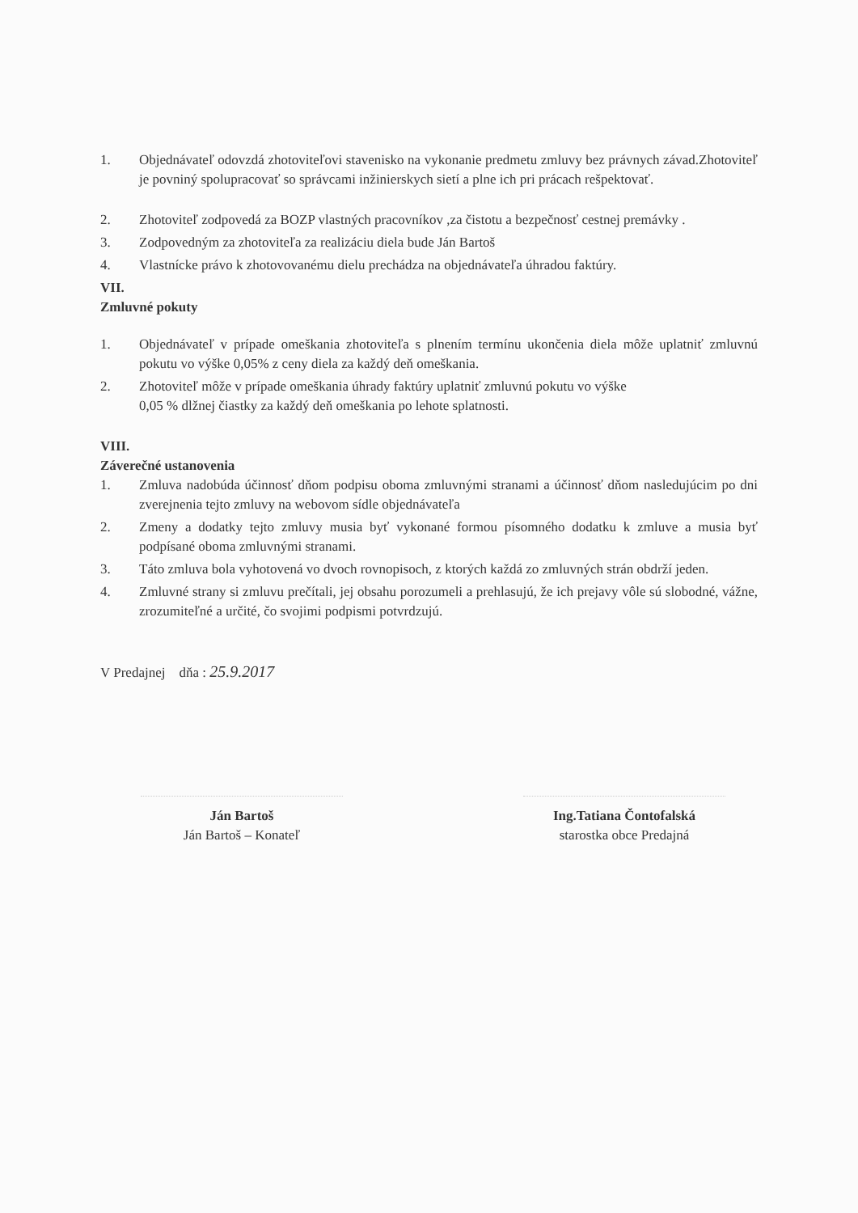1. Objednávateľ odovzdá zhotoviteľovi stavenisko na vykonanie predmetu zmluvy bez právnych závad.Zhotoviteľ je povniný spolupracovať so správcami inžinierskych sietí a plne ich pri prácach rešpektovať.
2. Zhotoviteľ zodpovedá za BOZP vlastných pracovníkov ,za čistotu a bezpečnosť cestnej premávky .
3. Zodpovedným za zhotoviteľa za realizáciu diela bude Ján Bartoš
4. Vlastnícke právo k zhotovovanému dielu prechádza na objednávateľa úhradou faktúry.
VII.
Zmluvné pokuty
1. Objednávateľ v prípade omeškania zhotoviteľa s plnením termínu ukončenia diela môže uplatniť zmluvnú pokutu vo výške 0,05% z ceny diela za každý deň omeškania.
2. Zhotoviteľ môže v prípade omeškania úhrady faktúry uplatniť zmluvnú pokutu vo výške
0,05 % dlžnej čiastky za každý deň omeškania po lehote splatnosti.
VIII.
Záverečné ustanovenia
1. Zmluva nadobúda účinnosť dňom podpisu oboma zmluvnými stranami a účinnosť dňom nasledujúcim po dni zverejnenia tejto zmluvy na webovom sídle objednávateľa
2. Zmeny a dodatky tejto zmluvy musia byť vykonané formou písomného dodatku k zmluve a musia byť podpísané oboma zmluvnými stranami.
3. Táto zmluva bola vyhotovená vo dvoch rovnopisoch, z ktorých každá zo zmluvných strán obdrží jeden.
4. Zmluvné strany si zmluvu prečítali, jej obsahu porozumeli a prehlasujú, že ich prejavy vôle sú slobodné, vážne, zrozumiteľné a určité, čo svojimi podpismi potvrdzujú.
V Predajnej dňa : 25.9.2017
Ján Bartoš
Ján Bartoš – Konateľ
Ing.Tatiana Čontofalská
starostka obce Predajná